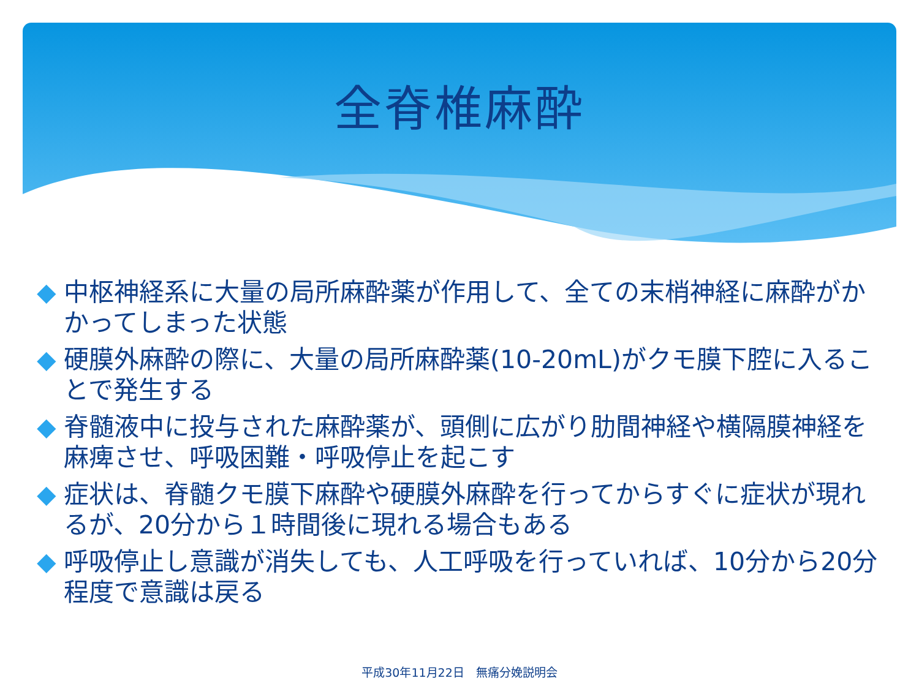全脊椎麻酔
◆ 中枢神経系に大量の局所麻酔薬が作用して、全ての末梢神経に麻酔がかかってしまった状態
◆ 硬膜外麻酔の際に、大量の局所麻酔薬(10-20mL)がクモ膜下腔に入ることで発生する
◆ 脊髄液中に投与された麻酔薬が、頭側に広がり肋間神経や横隔膜神経を麻痺させ、呼吸困難・呼吸停止を起こす
◆ 症状は、脊髄クモ膜下麻酔や硬膜外麻酔を行ってからすぐに症状が現れるが、20分から１時間後に現れる場合もある
◆ 呼吸停止し意識が消失しても、人工呼吸を行っていれば、10分から20分程度で意識は戻る
平成30年11月22日　無痛分娩説明会